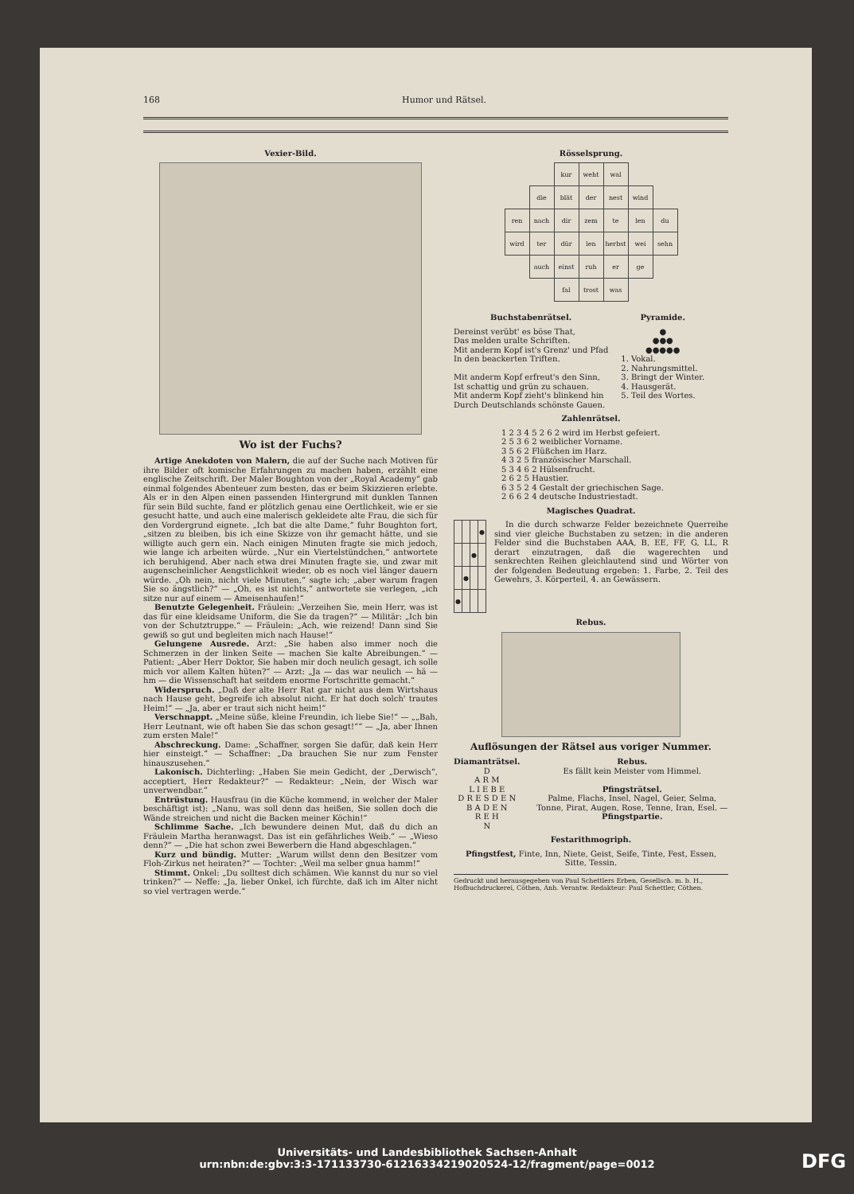168 Humor und Rätsel.
Vexier-Bild.
Wo ist der Fuchs?
Artige Anekdoten von Malern, die auf der Suche nach Motiven für ihre Bilder oft komische Erfahrungen zu machen haben, erzählt eine englische Zeitschrift. Der Maler Boughton von der „Royal Academy“ gab einmal folgendes Abenteuer zum besten, das er beim Skizzieren erlebte. Als er in den Alpen einen passenden Hintergrund mit dunklen Tannen für sein Bild suchte, fand er plötzlich genau eine Oertlichkeit, wie er sie gesucht hatte, und auch eine malerisch gekleidete alte Frau, die sich für den Vordergrund eignete. „Ich bat die alte Dame,“ fuhr Boughton fort, „sitzen zu bleiben, bis ich eine Skizze von ihr gemacht hätte, und sie willigte auch gern ein. Nach einigen Minuten fragte sie mich jedoch, wie lange ich arbeiten würde. „Nur ein Viertelstündchen,“ antwortete ich beruhigend. Aber nach etwa drei Minuten fragte sie, und zwar mit augenscheinlicher Aengstlichkeit wieder, ob es noch viel länger dauern würde. „Oh nein, nicht viele Minuten,“ sagte ich; „aber warum fragen Sie so ängstlich?“ — „Oh, es ist nichts,“ antwortete sie verlegen, „ich sitze nur auf einem — Ameisenhaufen!“
Benutzte Gelegenheit. Fräulein: „Verzeihen Sie, mein Herr, was ist das für eine kleidsame Uniform, die Sie da tragen?“ — Militär: „Ich bin von der Schutztruppe.“ — Fräulein: „Ach, wie reizend! Dann sind Sie gewiß so gut und begleiten mich nach Hause!“
Gelungene Ausrede. Arzt: „Sie haben also immer noch die Schmerzen in der linken Seite — machen Sie kalte Abreibungen.“ — Patient: „Aber Herr Doktor, Sie haben mir doch neulich gesagt, ich solle mich vor allem Kalten hüten?“ — Arzt: „Ja — das war neulich — hä — hm — die Wissenschaft hat seitdem enorme Fortschritte gemacht.“
Widerspruch. „Daß der alte Herr Rat gar nicht aus dem Wirtshaus nach Hause geht, begreife ich absolut nicht. Er hat doch solch' trautes Heim!“ — „Ja, aber er traut sich nicht heim!“
Verschnappt. „Meine süße, kleine Freundin, ich liebe Sie!“ — „„Bah, Herr Leutnant, wie oft haben Sie das schon gesagt!““ — „Ja, aber Ihnen zum ersten Male!“
Abschreckung. Dame: „Schaffner, sorgen Sie dafür, daß kein Herr hier einsteigt.“ — Schaffner: „Da brauchen Sie nur zum Fenster hinauszusehen.“
Lakonisch. Dichterling: „Haben Sie mein Gedicht, der „Derwisch“, acceptiert, Herr Redakteur?“ — Redakteur: „Nein, der Wisch war unverwendbar.“
Entrüstung. Hausfrau (in die Küche kommend, in welcher der Maler beschäftigt ist): „Nanu, was soll denn das heißen, Sie sollen doch die Wände streichen und nicht die Backen meiner Köchin!“
Schlimme Sache. „Ich bewundere deinen Mut, daß du dich an Fräulein Martha heranwagst. Das ist ein gefährliches Weib.“ — „Wieso denn?“ — „Die hat schon zwei Bewerbern die Hand abgeschlagen.“
Kurz und bündig. Mutter: „Warum willst denn den Besitzer vom Floh-Zirkus net heiraten?“ — Tochter: „Weil ma selber gnua hamm!“
Stimmt. Onkel: „Du solltest dich schämen. Wie kannst du nur so viel trinken?“ — Neffe: „Ja, lieber Onkel, ich fürchte, daß ich im Alter nicht so viel vertragen werde.“
Rösselsprung.
| | | kur | weht | wal | | |
| | die | blät | der | nest | wind | |
| ren | nach | dir | zem | te | len | du |
| wird | ter | dür | len | herbst | wei | sehn |
| | auch | einst | ruh | er | ge | |
| | | fal | trost | was | | |
Buchstabenrätsel.
Dereinst verübt' es böse That,
Das melden uralte Schriften.
Mit anderm Kopf ist's Grenz' und Pfad
In den beackerten Triften.
Mit anderm Kopf erfreut's den Sinn,
Ist schattig und grün zu schauen.
Mit anderm Kopf zieht's blinkend hin
Durch Deutschlands schönste Gauen.
Pyramide.
●
●●●
●●●●●
1. Vokal.
2. Nahrungsmittel.
3. Bringt der Winter.
4. Hausgerät.
5. Teil des Wortes.
Zahlenrätsel.
1 2 3 4 5 2 6 2 wird im Herbst gefeiert.
2 5 3 6 2 weiblicher Vorname.
3 5 6 2 Flüßchen im Harz.
4 3 2 5 französischer Marschall.
5 3 4 6 2 Hülsenfrucht.
2 6 2 5 Haustier.
6 3 5 2 4 Gestalt der griechischen Sage.
2 6 6 2 4 deutsche Industriestadt.
Magisches Quadrat.
| | | | ● |
| | | ● | |
| | ● | | |
| ● | | | |
In die durch schwarze Felder bezeichnete Querreihe sind vier gleiche Buchstaben zu setzen; in die anderen Felder sind die Buchstaben AAA, B, EE, FF, G, LL, R derart einzutragen, daß die wagerechten und senkrechten Reihen gleichlautend sind und Wörter von der folgenden Bedeutung ergeben: 1. Farbe, 2. Teil des Gewehrs, 3. Körperteil, 4. an Gewässern.
Rebus.
Auflösungen der Rätsel aus voriger Nummer.
Diamanträtsel.
D
A R M
L I E B E
D R E S D E N
B A D E N
R E H
N
Rebus.
Es fällt kein Meister vom Himmel.
Pfingsträtsel.
Palme, Flachs, Insel, Nagel, Geier, Selma, Tonne, Pirat, Augen, Rose, Tenne, Iran, Esel. — Pfingstpartie.
Festarithmogriph.
Pfingstfest, Finte, Inn, Niete, Geist, Seife, Tinte, Fest, Essen, Sitte, Tessin.
Gedruckt und herausgegeben von Paul Schettlers Erben, Gesellsch. m. b. H., Hofbuchdruckerei, Cöthen, Anh. Verantw. Redakteur: Paul Schettler, Cöthen.
Universitäts- und Landesbibliothek Sachsen-Anhalt
urn:nbn:de:gbv:3:3-171133730-612163342190205​24-12/fragment/page=0012
DFG